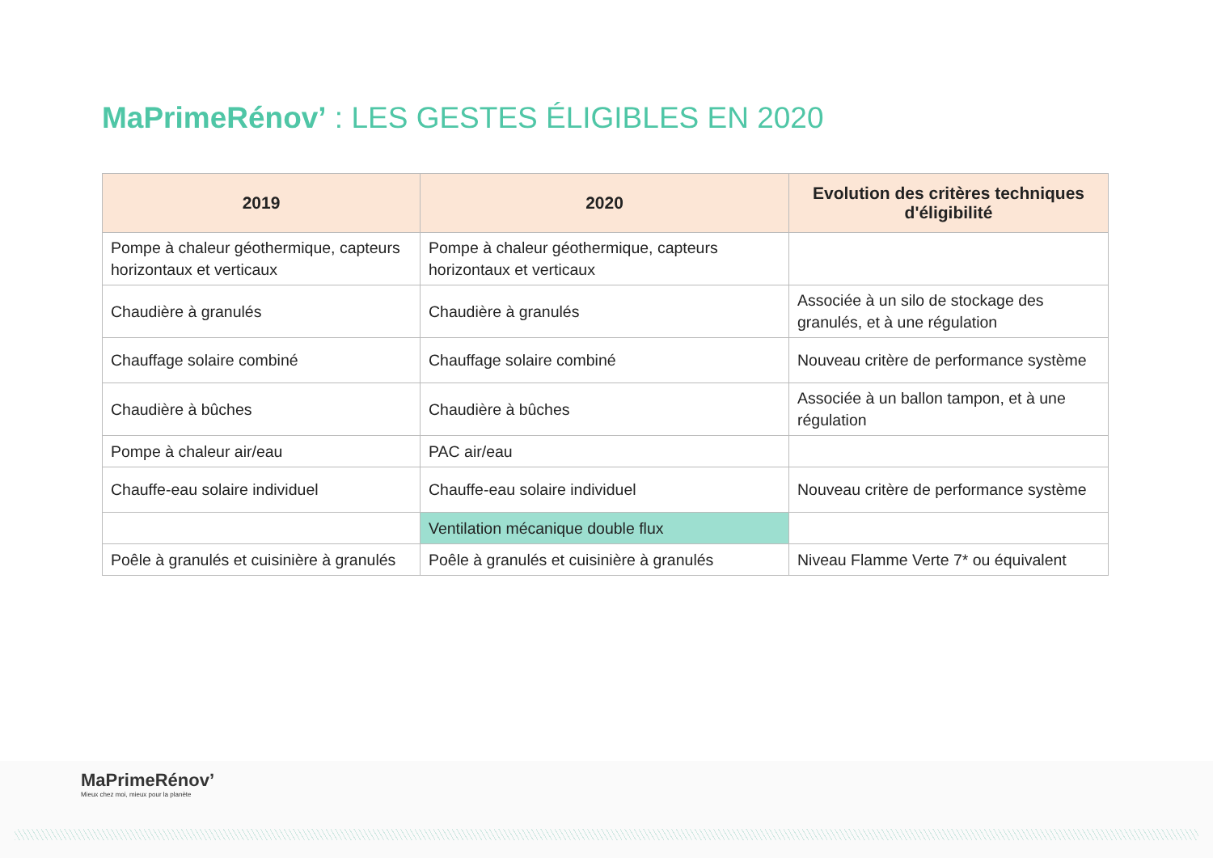MaPrimeRénov’ : LES GESTES ÉLIGIBLES EN 2020
| 2019 | 2020 | Evolution des critères techniques d'éligibilité |
| --- | --- | --- |
| Pompe à chaleur géothermique, capteurs horizontaux et verticaux | Pompe à chaleur géothermique, capteurs horizontaux et verticaux | |
| Chaudière à granulés | Chaudière à granulés | Associée à un silo de stockage des granulés, et à une régulation |
| Chauffage solaire combiné | Chauffage solaire combiné | Nouveau critère de performance système |
| Chaudière à bûches | Chaudière à bûches | Associée à un ballon tampon, et à une régulation |
| Pompe à chaleur air/eau | PAC air/eau | |
| Chauffe-eau solaire individuel | Chauffe-eau solaire individuel | Nouveau critère de performance système |
| | Ventilation mécanique double flux | |
| Poêle à granulés et cuisinière à granulés | Poêle à granulés et cuisinière à granulés | Niveau Flamme Verte 7* ou équivalent |
MaPrimeRénov’
Mieux chez moi, mieux pour la planète